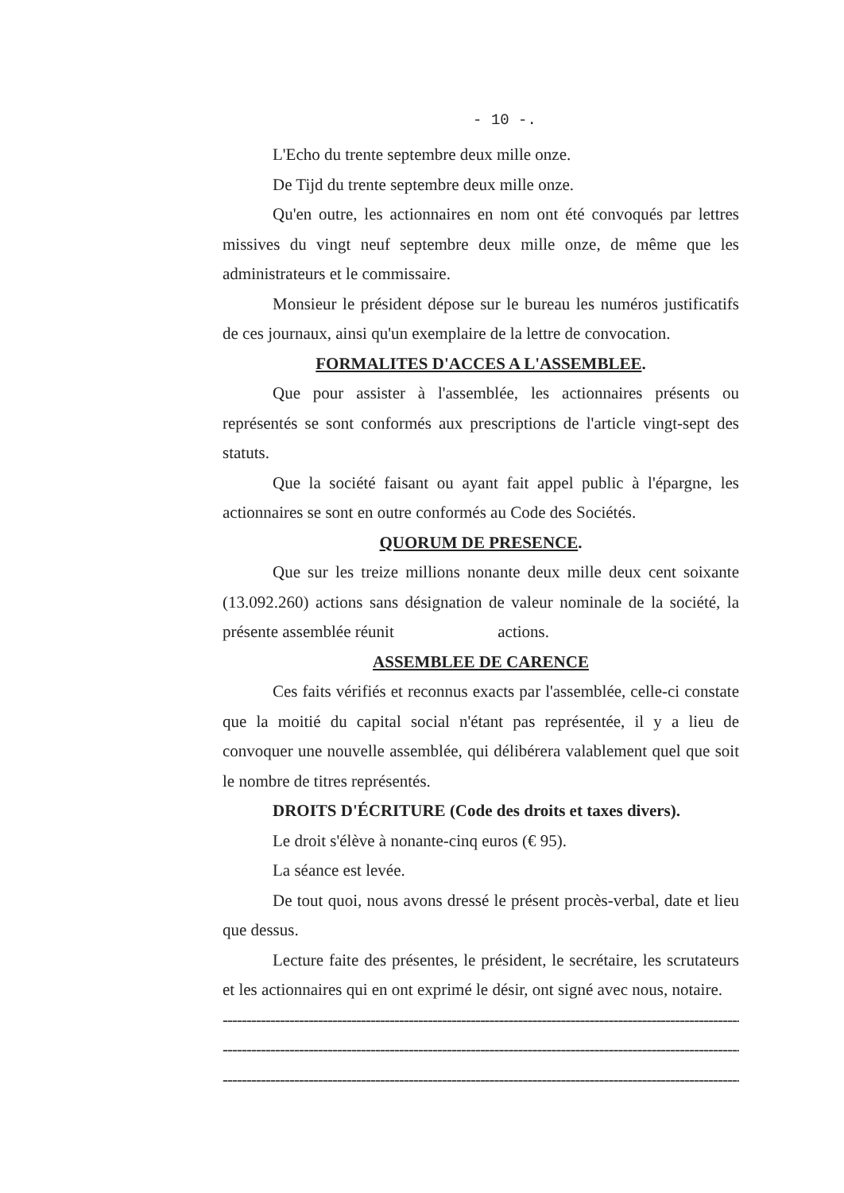- 10 -.
L'Echo du trente septembre deux mille onze.
De Tijd du trente septembre deux mille onze.
Qu'en outre, les actionnaires en nom ont été convoqués par lettres missives du vingt neuf septembre deux mille onze, de même que les administrateurs et le commissaire.
Monsieur le président dépose sur le bureau les numéros justificatifs de ces journaux, ainsi qu'un exemplaire de la lettre de convocation.
FORMALITES D'ACCES A L'ASSEMBLEE.
Que pour assister à l'assemblée, les actionnaires présents ou représentés se sont conformés aux prescriptions de l'article vingt-sept des statuts.
Que la société faisant ou ayant fait appel public à l'épargne, les actionnaires se sont en outre conformés au Code des Sociétés.
QUORUM DE PRESENCE.
Que sur les treize millions nonante deux mille deux cent soixante (13.092.260) actions sans désignation de valeur nominale de la société, la présente assemblée réunit actions.
ASSEMBLEE DE CARENCE
Ces faits vérifiés et reconnus exacts par l'assemblée, celle-ci constate que la moitié du capital social n'étant pas représentée, il y a lieu de convoquer une nouvelle assemblée, qui délibérera valablement quel que soit le nombre de titres représentés.
DROITS D'ÉCRITURE (Code des droits et taxes divers).
Le droit s'élève à nonante-cinq euros (€ 95).
La séance est levée.
De tout quoi, nous avons dressé le présent procès-verbal, date et lieu que dessus.
Lecture faite des présentes, le président, le secrétaire, les scrutateurs et les actionnaires qui en ont exprimé le désir, ont signé avec nous, notaire.
----------------------------------------------------------------------------------------------------------------------
----------------------------------------------------------------------------------------------------------------------
----------------------------------------------------------------------------------------------------------------------